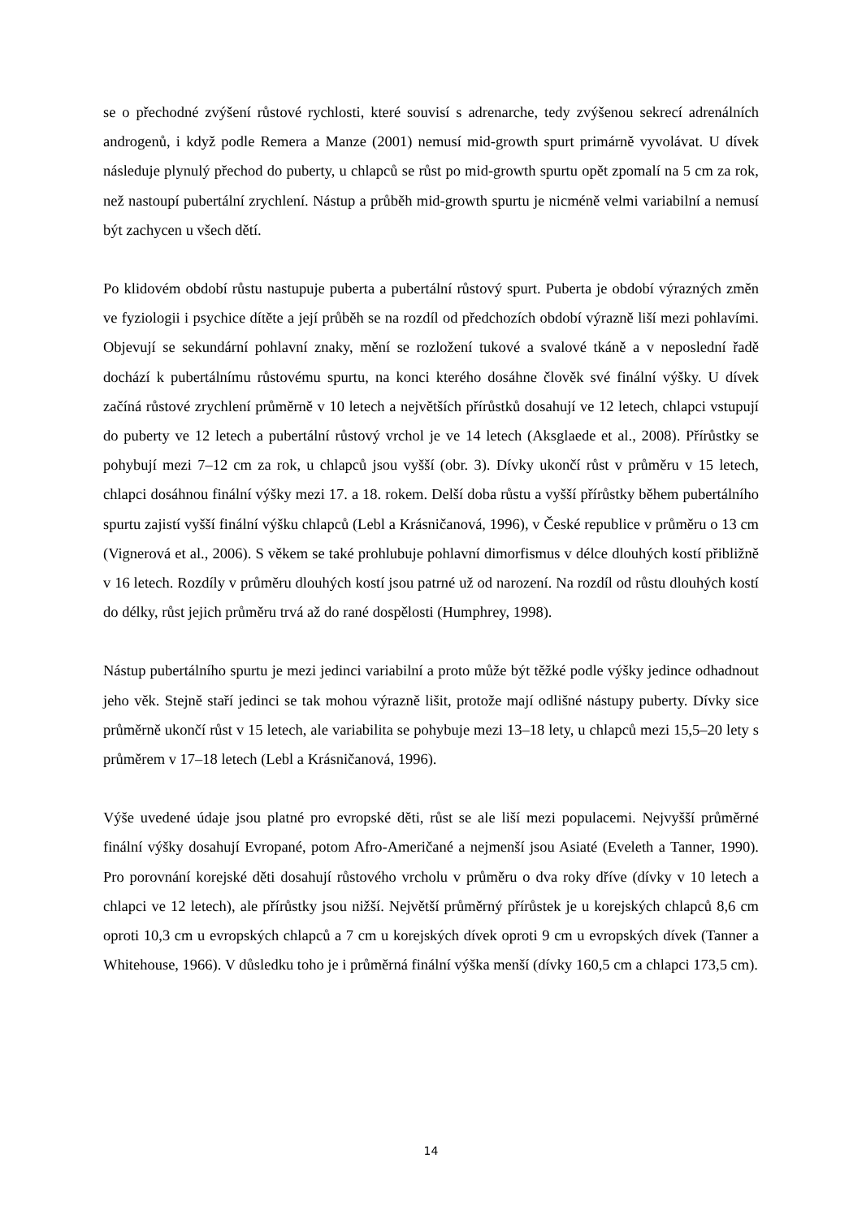se o přechodné zvýšení růstové rychlosti, které souvisí s adrenarche, tedy zvýšenou sekrecí adrenálních androgenů, i když podle Remera a Manze (2001) nemusí mid-growth spurt primárně vyvolávat. U dívek následuje plynulý přechod do puberty, u chlapců se růst po mid-growth spurtu opět zpomalí na 5 cm za rok, než nastoupí pubertální zrychlení. Nástup a průběh mid-growth spurtu je nicméně velmi variabilní a nemusí být zachycen u všech dětí.
Po klidovém období růstu nastupuje puberta a pubertální růstový spurt. Puberta je období výrazných změn ve fyziologii i psychice dítěte a její průběh se na rozdíl od předchozích období výrazně liší mezi pohlavími. Objevují se sekundární pohlavní znaky, mění se rozložení tukové a svalové tkáně a v neposlední řadě dochází k pubertálnímu růstovému spurtu, na konci kterého dosáhne člověk své finální výšky. U dívek začíná růstové zrychlení průměrně v 10 letech a největších přírůstků dosahují ve 12 letech, chlapci vstupují do puberty ve 12 letech a pubertální růstový vrchol je ve 14 letech (Aksglaede et al., 2008). Přírůstky se pohybují mezi 7–12 cm za rok, u chlapců jsou vyšší (obr. 3). Dívky ukončí růst v průměru v 15 letech, chlapci dosáhnou finální výšky mezi 17. a 18. rokem. Delší doba růstu a vyšší přírůstky během pubertálního spurtu zajistí vyšší finální výšku chlapců (Lebl a Krásničanová, 1996), v České republice v průměru o 13 cm (Vignerová et al., 2006). S věkem se také prohlubuje pohlavní dimorfismus v délce dlouhých kostí přibližně v 16 letech. Rozdíly v průměru dlouhých kostí jsou patrné už od narození. Na rozdíl od růstu dlouhých kostí do délky, růst jejich průměru trvá až do rané dospělosti (Humphrey, 1998).
Nástup pubertálního spurtu je mezi jedinci variabilní a proto může být těžké podle výšky jedince odhadnout jeho věk. Stejně staří jedinci se tak mohou výrazně lišit, protože mají odlišné nástupy puberty. Dívky sice průměrně ukončí růst v 15 letech, ale variabilita se pohybuje mezi 13–18 lety, u chlapců mezi 15,5–20 lety s průměrem v 17–18 letech (Lebl a Krásničanová, 1996).
Výše uvedené údaje jsou platné pro evropské děti, růst se ale liší mezi populacemi. Nejvyšší průměrné finální výšky dosahují Evropané, potom Afro-Američané a nejmenší jsou Asiaté (Eveleth a Tanner, 1990). Pro porovnání korejské děti dosahují růstového vrcholu v průměru o dva roky dříve (dívky v 10 letech a chlapci ve 12 letech), ale přírůstky jsou nižší. Největší průměrný přírůstek je u korejských chlapců 8,6 cm oproti 10,3 cm u evropských chlapců a 7 cm u korejských dívek oproti 9 cm u evropských dívek (Tanner a Whitehouse, 1966). V důsledku toho je i průměrná finální výška menší (dívky 160,5 cm a chlapci 173,5 cm).
14